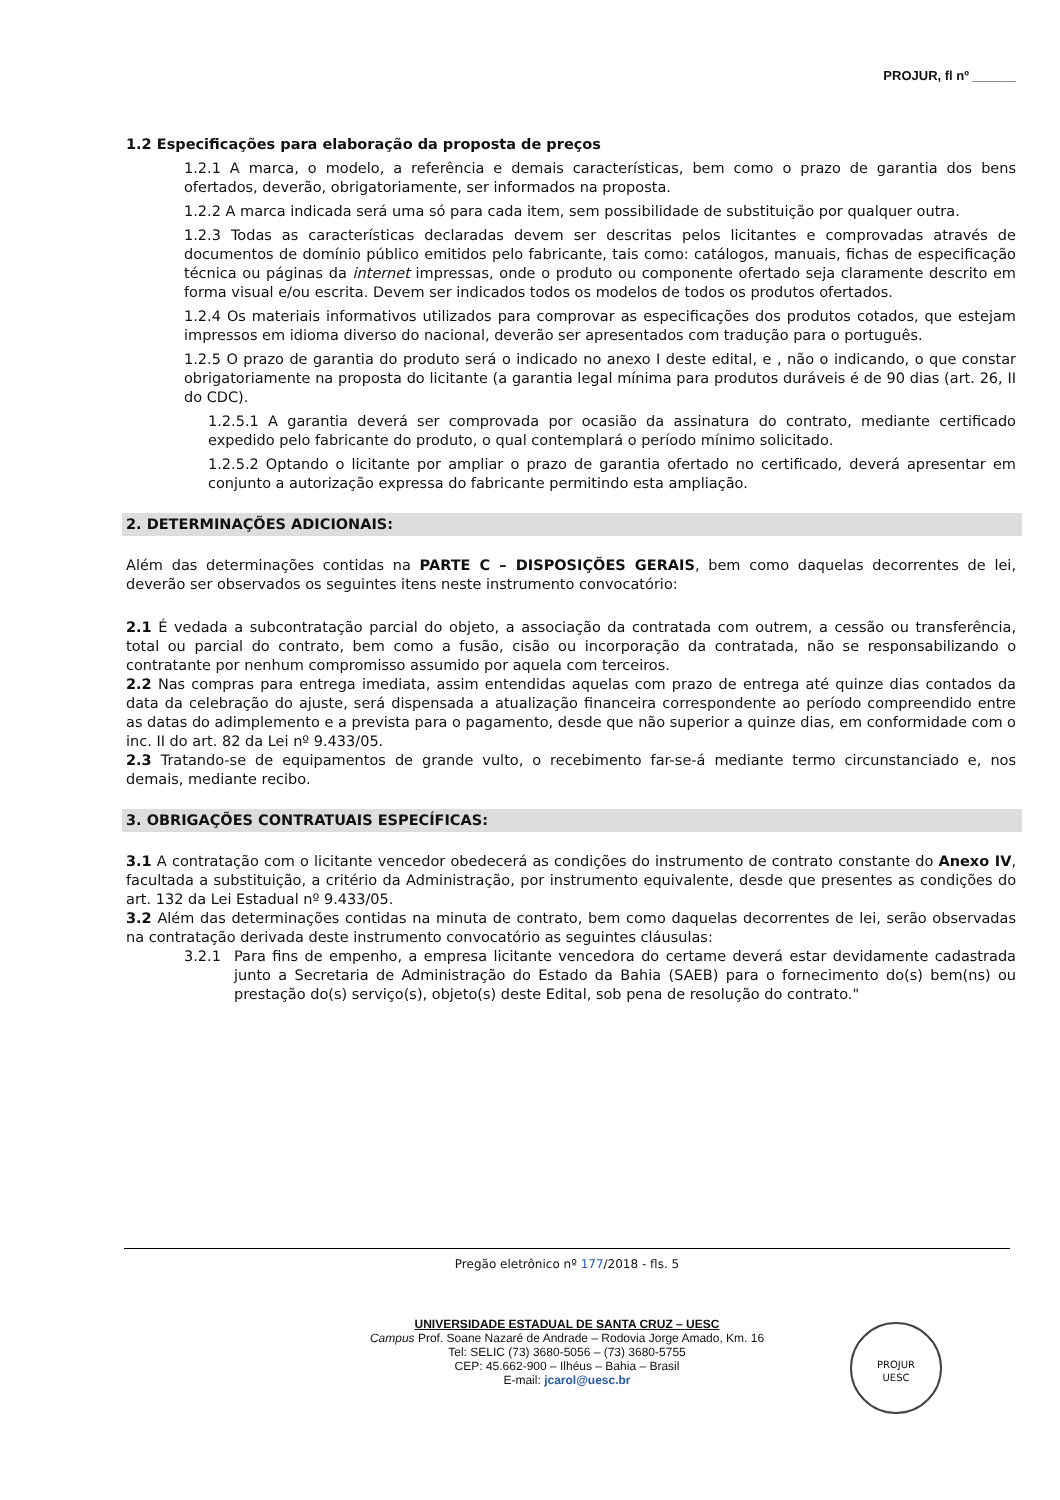PROJUR, fl nº ______
1.2 Especificações para elaboração da proposta de preços
1.2.1 A marca, o modelo, a referência e demais características, bem como o prazo de garantia dos bens ofertados, deverão, obrigatoriamente, ser informados na proposta.
1.2.2 A marca indicada será uma só para cada item, sem possibilidade de substituição por qualquer outra.
1.2.3 Todas as características declaradas devem ser descritas pelos licitantes e comprovadas através de documentos de domínio público emitidos pelo fabricante, tais como: catálogos, manuais, fichas de especificação técnica ou páginas da internet impressas, onde o produto ou componente ofertado seja claramente descrito em forma visual e/ou escrita. Devem ser indicados todos os modelos de todos os produtos ofertados.
1.2.4 Os materiais informativos utilizados para comprovar as especificações dos produtos cotados, que estejam impressos em idioma diverso do nacional, deverão ser apresentados com tradução para o português.
1.2.5 O prazo de garantia do produto será o indicado no anexo I deste edital, e , não o indicando, o que constar obrigatoriamente na proposta do licitante (a garantia legal mínima para produtos duráveis é de 90 dias (art. 26, II do CDC).
1.2.5.1 A garantia deverá ser comprovada por ocasião da assinatura do contrato, mediante certificado expedido pelo fabricante do produto, o qual contemplará o período mínimo solicitado.
1.2.5.2 Optando o licitante por ampliar o prazo de garantia ofertado no certificado, deverá apresentar em conjunto a autorização expressa do fabricante permitindo esta ampliação.
2. DETERMINAÇÕES ADICIONAIS:
Além das determinações contidas na PARTE C – DISPOSIÇÕES GERAIS, bem como daquelas decorrentes de lei, deverão ser observados os seguintes itens neste instrumento convocatório:
2.1 É vedada a subcontratação parcial do objeto, a associação da contratada com outrem, a cessão ou transferência, total ou parcial do contrato, bem como a fusão, cisão ou incorporação da contratada, não se responsabilizando o contratante por nenhum compromisso assumido por aquela com terceiros.
2.2 Nas compras para entrega imediata, assim entendidas aquelas com prazo de entrega até quinze dias contados da data da celebração do ajuste, será dispensada a atualização financeira correspondente ao período compreendido entre as datas do adimplemento e a prevista para o pagamento, desde que não superior a quinze dias, em conformidade com o inc. II do art. 82 da Lei nº 9.433/05.
2.3 Tratando-se de equipamentos de grande vulto, o recebimento far-se-á mediante termo circunstanciado e, nos demais, mediante recibo.
3. OBRIGAÇÕES CONTRATUAIS ESPECÍFICAS:
3.1 A contratação com o licitante vencedor obedecerá as condições do instrumento de contrato constante do Anexo IV, facultada a substituição, a critério da Administração, por instrumento equivalente, desde que presentes as condições do art. 132 da Lei Estadual nº 9.433/05.
3.2 Além das determinações contidas na minuta de contrato, bem como daquelas decorrentes de lei, serão observadas na contratação derivada deste instrumento convocatório as seguintes cláusulas:
3.2.1 Para fins de empenho, a empresa licitante vencedora do certame deverá estar devidamente cadastrada junto a Secretaria de Administração do Estado da Bahia (SAEB) para o fornecimento do(s) bem(ns) ou prestação do(s) serviço(s), objeto(s) deste Edital, sob pena de resolução do contrato."
Pregão eletrônico nº 177/2018 - fls. 5
UNIVERSIDADE ESTADUAL DE SANTA CRUZ – UESC
Campus Prof. Soane Nazaré de Andrade – Rodovia Jorge Amado, Km. 16
Tel: SELIC (73) 3680-5056 – (73) 3680-5755
CEP: 45.662-900 – Ilhéus – Bahia – Brasil
E-mail: jcarol@uesc.br
PROJUR
UESC